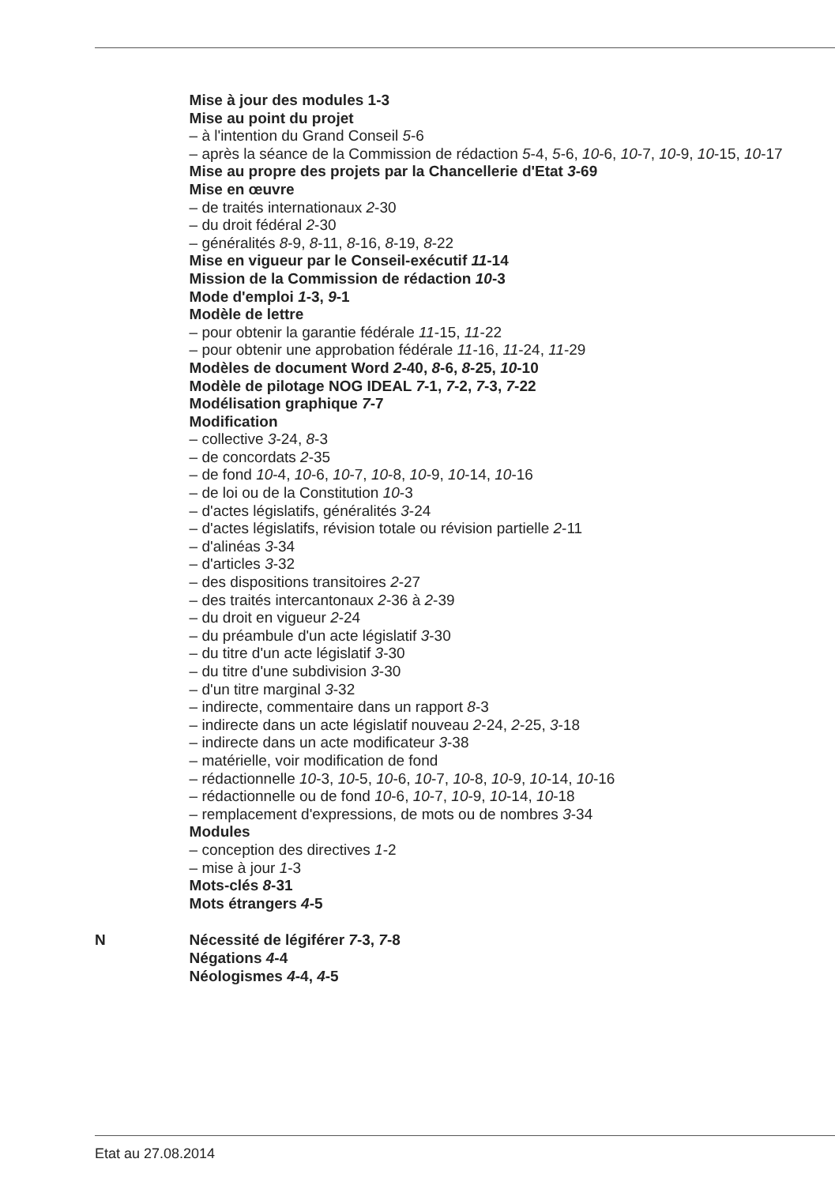Mise à jour des modules 1-3
Mise au point du projet
– à l'intention du Grand Conseil 5-6
– après la séance de la Commission de rédaction 5-4, 5-6, 10-6, 10-7, 10-9, 10-15, 10-17
Mise au propre des projets par la Chancellerie d'Etat 3-69
Mise en œuvre
– de traités internationaux 2-30
– du droit fédéral 2-30
– généralités 8-9, 8-11, 8-16, 8-19, 8-22
Mise en vigueur par le Conseil-exécutif 11-14
Mission de la Commission de rédaction 10-3
Mode d'emploi 1-3, 9-1
Modèle de lettre
– pour obtenir la garantie fédérale 11-15, 11-22
– pour obtenir une approbation fédérale 11-16, 11-24, 11-29
Modèles de document Word 2-40, 8-6, 8-25, 10-10
Modèle de pilotage NOG IDEAL 7-1, 7-2, 7-3, 7-22
Modélisation graphique 7-7
Modification
– collective 3-24, 8-3
– de concordats 2-35
– de fond 10-4, 10-6, 10-7, 10-8, 10-9, 10-14, 10-16
– de loi ou de la Constitution 10-3
– d'actes législatifs, généralités 3-24
– d'actes législatifs, révision totale ou révision partielle 2-11
– d'alinéas 3-34
– d'articles 3-32
– des dispositions transitoires 2-27
– des traités intercantonaux 2-36 à 2-39
– du droit en vigueur 2-24
– du préambule d'un acte législatif 3-30
– du titre d'un acte législatif 3-30
– du titre d'une subdivision 3-30
– d'un titre marginal 3-32
– indirecte, commentaire dans un rapport 8-3
– indirecte dans un acte législatif nouveau 2-24, 2-25, 3-18
– indirecte dans un acte modificateur 3-38
– matérielle, voir modification de fond
– rédactionnelle 10-3, 10-5, 10-6, 10-7, 10-8, 10-9, 10-14, 10-16
– rédactionnelle ou de fond 10-6, 10-7, 10-9, 10-14, 10-18
– remplacement d'expressions, de mots ou de nombres 3-34
Modules
– conception des directives 1-2
– mise à jour 1-3
Mots-clés 8-31
Mots étrangers 4-5
N Nécessité de légiférer 7-3, 7-8
Négations 4-4
Néologismes 4-4, 4-5
Etat au 27.08.2014